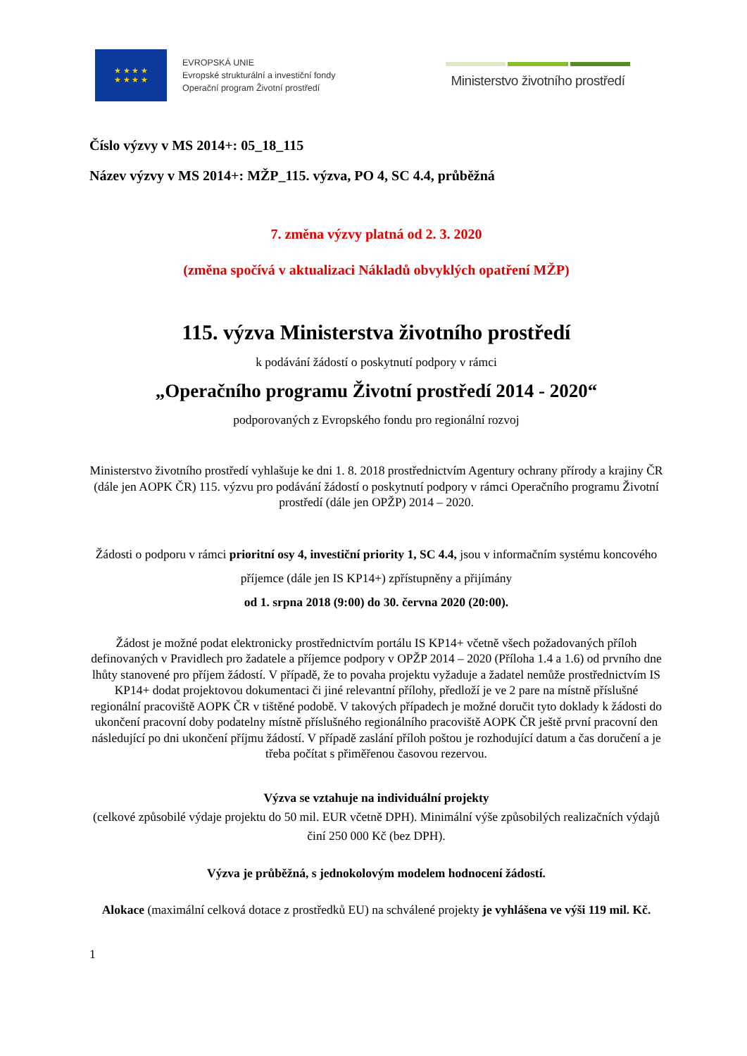★ ★ ★ ★
★ ★ ★ ★
EVROPSKÁ UNIE
Evropské strukturální a investiční fondy
Operační program Životní prostředí
Ministerstvo životního prostředí
Číslo výzvy v MS 2014+: 05_18_115
Název výzvy v MS 2014+: MŽP_115. výzva, PO 4, SC 4.4, průběžná
7. změna výzvy platná od 2. 3. 2020
(změna spočívá v aktualizaci Nákladů obvyklých opatření MŽP)
115. výzva Ministerstva životního prostředí
k podávání žádostí o poskytnutí podpory v rámci
„Operačního programu Životní prostředí 2014 - 2020“
podporovaných z Evropského fondu pro regionální rozvoj
Ministerstvo životního prostředí vyhlašuje ke dni 1. 8. 2018 prostřednictvím Agentury ochrany přírody a krajiny ČR (dále jen AOPK ČR) 115. výzvu pro podávání žádostí o poskytnutí podpory v rámci Operačního programu Životní prostředí (dále jen OPŽP) 2014 – 2020.
Žádosti o podporu v rámci prioritní osy 4, investiční priority 1, SC 4.4, jsou v informačním systému koncového příjemce (dále jen IS KP14+) zpřístupněny a přijímány
od 1. srpna 2018 (9:00) do 30. června 2020 (20:00).
Žádost je možné podat elektronicky prostřednictvím portálu IS KP14+ včetně všech požadovaných příloh definovaných v Pravidlech pro žadatele a příjemce podpory v OPŽP 2014 – 2020 (Příloha 1.4 a 1.6) od prvního dne lhůty stanovené pro příjem žádostí. V případě, že to povaha projektu vyžaduje a žadatel nemůže prostřednictvím IS KP14+ dodat projektovou dokumentaci či jiné relevantní přílohy, předloží je ve 2 pare na místně příslušné regionální pracoviště AOPK ČR v tištěné podobě. V takových případech je možné doručit tyto doklady k žádosti do ukončení pracovní doby podatelny místně příslušného regionálního pracoviště AOPK ČR ještě první pracovní den následující po dni ukončení příjmu žádostí. V případě zaslání příloh poštou je rozhodující datum a čas doručení a je třeba počítat s přiměřenou časovou rezervou.
Výzva se vztahuje na individuální projekty
(celkové způsobilé výdaje projektu do 50 mil. EUR včetně DPH). Minimální výše způsobilých realizačních výdajů činí 250 000 Kč (bez DPH).
Výzva je průběžná, s jednokolovým modelem hodnocení žádostí.
Alokace (maximální celková dotace z prostředků EU) na schválené projekty je vyhlášena ve výši 119 mil. Kč.
1